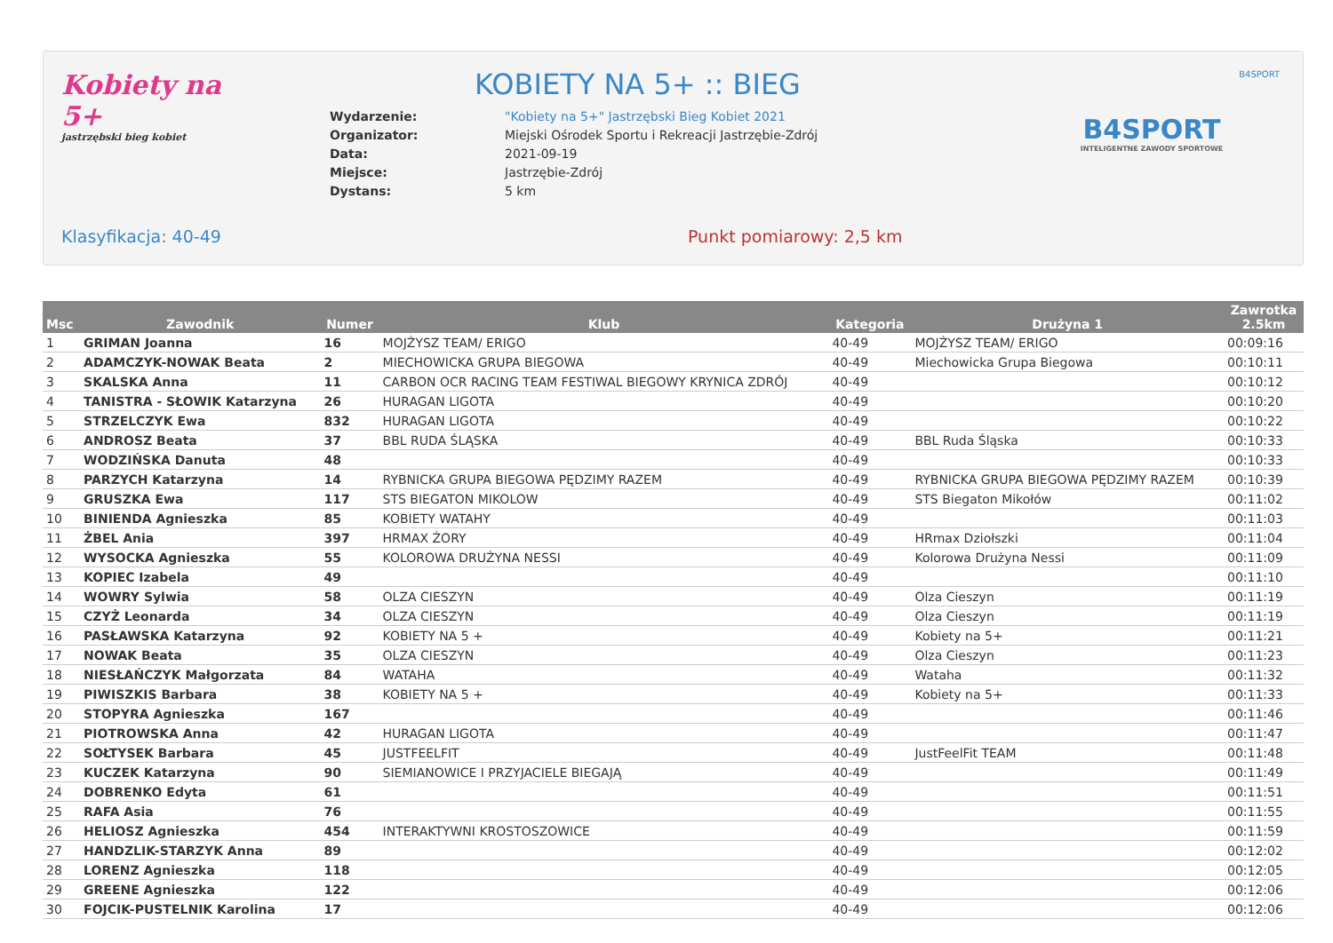B4SPORT
Kobiety na 5+
jastrzębski bieg kobiet
KOBIETY NA 5+ :: BIEG
| Wydarzenie: | "Kobiety na 5+" Jastrzębski Bieg Kobiet 2021 |
| Organizator: | Miejski Ośrodek Sportu i Rekreacji Jastrzębie-Zdrój |
| Data: | 2021-09-19 |
| Miejsce: | Jastrzębie-Zdrój |
| Dystans: | 5 km |
B4SPORT
INTELIGENTNE ZAWODY SPORTOWE
Klasyfikacja: 40-49 Punkt pomiarowy: 2,5 km
| Msc | Zawodnik | Numer | Klub | Kategoria | Drużyna 1 | Zawrotka 2.5km |
| --- | --- | --- | --- | --- | --- | --- |
| 1 | GRIMAN Joanna | 16 | MOJŻYSZ TEAM/ ERIGO | 40-49 | MOJŻYSZ TEAM/ ERIGO | 00:09:16 |
| 2 | ADAMCZYK-NOWAK Beata | 2 | MIECHOWICKA GRUPA BIEGOWA | 40-49 | Miechowicka Grupa Biegowa | 00:10:11 |
| 3 | SKALSKA Anna | 11 | CARBON OCR RACING TEAM FESTIWAL BIEGOWY KRYNICA ZDRÓJ | 40-49 | | 00:10:12 |
| 4 | TANISTRA - SŁOWIK Katarzyna | 26 | HURAGAN LIGOTA | 40-49 | | 00:10:20 |
| 5 | STRZELCZYK Ewa | 832 | HURAGAN LIGOTA | 40-49 | | 00:10:22 |
| 6 | ANDROSZ Beata | 37 | BBL RUDA ŚLĄSKA | 40-49 | BBL Ruda Śląska | 00:10:33 |
| 7 | WODZIŃSKA Danuta | 48 | | 40-49 | | 00:10:33 |
| 8 | PARZYCH Katarzyna | 14 | RYBNICKA GRUPA BIEGOWA PĘDZIMY RAZEM | 40-49 | RYBNICKA GRUPA BIEGOWA PĘDZIMY RAZEM | 00:10:39 |
| 9 | GRUSZKA Ewa | 117 | STS BIEGATON MIKOLOW | 40-49 | STS Biegaton Mikołów | 00:11:02 |
| 10 | BINIENDA Agnieszka | 85 | KOBIETY WATAHY | 40-49 | | 00:11:03 |
| 11 | ŻBEL Ania | 397 | HRMAX ŻORY | 40-49 | HRmax Dziołszki | 00:11:04 |
| 12 | WYSOCKA Agnieszka | 55 | KOLOROWA DRUŻYNA NESSI | 40-49 | Kolorowa Drużyna Nessi | 00:11:09 |
| 13 | KOPIEC Izabela | 49 | | 40-49 | | 00:11:10 |
| 14 | WOWRY Sylwia | 58 | OLZA CIESZYN | 40-49 | Olza Cieszyn | 00:11:19 |
| 15 | CZYŻ Leonarda | 34 | OLZA CIESZYN | 40-49 | Olza Cieszyn | 00:11:19 |
| 16 | PASŁAWSKA Katarzyna | 92 | KOBIETY NA 5 + | 40-49 | Kobiety na 5+ | 00:11:21 |
| 17 | NOWAK Beata | 35 | OLZA CIESZYN | 40-49 | Olza Cieszyn | 00:11:23 |
| 18 | NIESŁAŃCZYK Małgorzata | 84 | WATAHA | 40-49 | Wataha | 00:11:32 |
| 19 | PIWISZKIS Barbara | 38 | KOBIETY NA 5 + | 40-49 | Kobiety na 5+ | 00:11:33 |
| 20 | STOPYRA Agnieszka | 167 | | 40-49 | | 00:11:46 |
| 21 | PIOTROWSKA Anna | 42 | HURAGAN LIGOTA | 40-49 | | 00:11:47 |
| 22 | SOŁTYSEK Barbara | 45 | JUSTFEELFIT | 40-49 | JustFeelFit TEAM | 00:11:48 |
| 23 | KUCZEK Katarzyna | 90 | SIEMIANOWICE I PRZYJACIELE BIEGAJĄ | 40-49 | | 00:11:49 |
| 24 | DOBRENKO Edyta | 61 | | 40-49 | | 00:11:51 |
| 25 | RAFA Asia | 76 | | 40-49 | | 00:11:55 |
| 26 | HELIOSZ Agnieszka | 454 | INTERAKTYWNI KROSTOSZOWICE | 40-49 | | 00:11:59 |
| 27 | HANDZLIK-STARZYK Anna | 89 | | 40-49 | | 00:12:02 |
| 28 | LORENZ Agnieszka | 118 | | 40-49 | | 00:12:05 |
| 29 | GREENE Agnieszka | 122 | | 40-49 | | 00:12:06 |
| 30 | FOJCIK-PUSTELNIK Karolina | 17 | | 40-49 | | 00:12:06 |